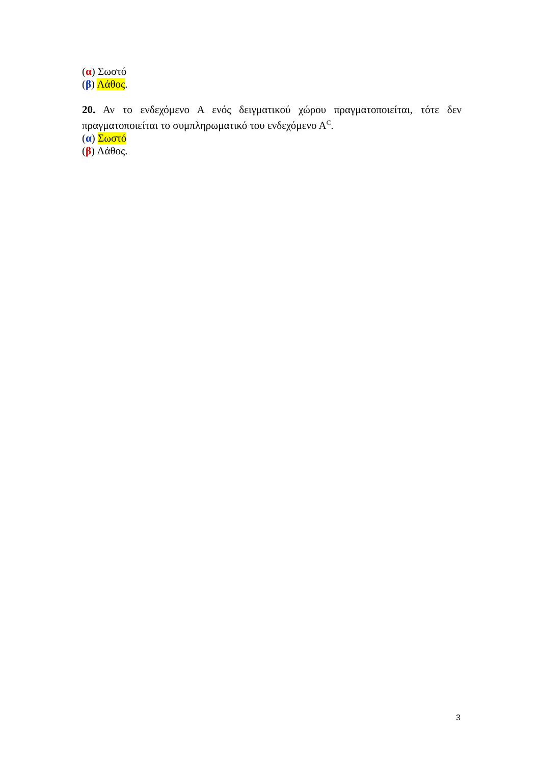(α) Σωστό
(β) Λάθος.
20. Αν το ενδεχόμενο Α ενός δειγματικού χώρου πραγματοποιείται, τότε δεν πραγματοποιείται το συμπληρωματικό του ενδεχόμενο Α<sup>C</sup>.
(α) Σωστό
(β) Λάθος.
3